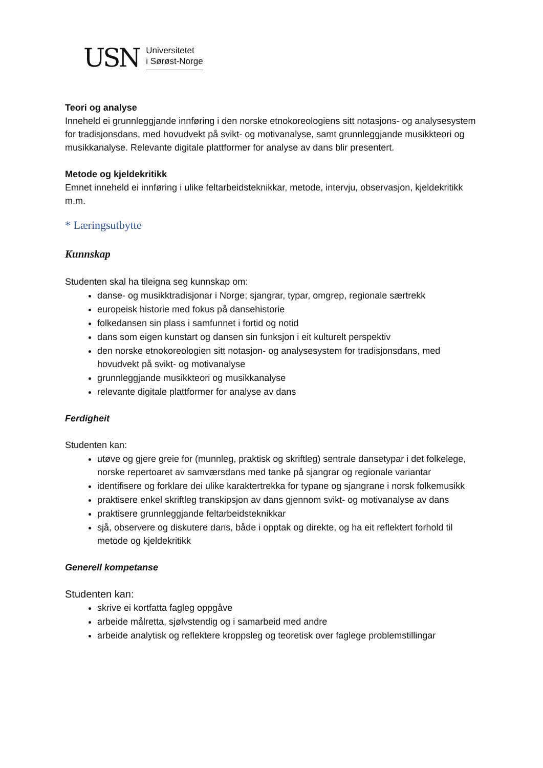USN
Universitetet
i Sørøst-Norge
Teori og analyse
Inneheld ei grunnleggjande innføring i den norske etnokoreologiens sitt notasjons- og analysesystem for tradisjonsdans, med hovudvekt på svikt- og motivanalyse, samt grunnleggjande musikkteori og musikkanalyse. Relevante digitale plattformer for analyse av dans blir presentert.
Metode og kjeldekritikk
Emnet inneheld ei innføring i ulike feltarbeidsteknikkar, metode, intervju, observasjon, kjeldekritikk m.m.
* Læringsutbytte
Kunnskap
Studenten skal ha tileigna seg kunnskap om:
danse- og musikktradisjonar i Norge; sjangrar, typar, omgrep, regionale særtrekk
europeisk historie med fokus på dansehistorie
folkedansen sin plass i samfunnet i fortid og notid
dans som eigen kunstart og dansen sin funksjon i eit kulturelt perspektiv
den norske etnokoreologien sitt notasjon- og analysesystem for tradisjonsdans, med hovudvekt på svikt- og motivanalyse
grunnleggjande musikkteori og musikkanalyse
relevante digitale plattformer for analyse av dans
Ferdigheit
Studenten kan:
utøve og gjere greie for (munnleg, praktisk og skriftleg) sentrale dansetypar i det folkelege, norske repertoaret av samværsdans med tanke på sjangrar og regionale variantar
identifisere og forklare dei ulike karaktertrekka for typane og sjangrane i norsk folkemusikk
praktisere enkel skriftleg transkipsjon av dans gjennom svikt- og motivanalyse av dans
praktisere grunnleggjande feltarbeidsteknikkar
sjå, observere og diskutere dans, både i opptak og direkte, og ha eit reflektert forhold til metode og kjeldekritikk
Generell kompetanse
Studenten kan:
skrive ei kortfatta fagleg oppgåve
arbeide målretta, sjølvstendig og i samarbeid med andre
arbeide analytisk og reflektere kroppsleg og teoretisk over faglege problemstillingar